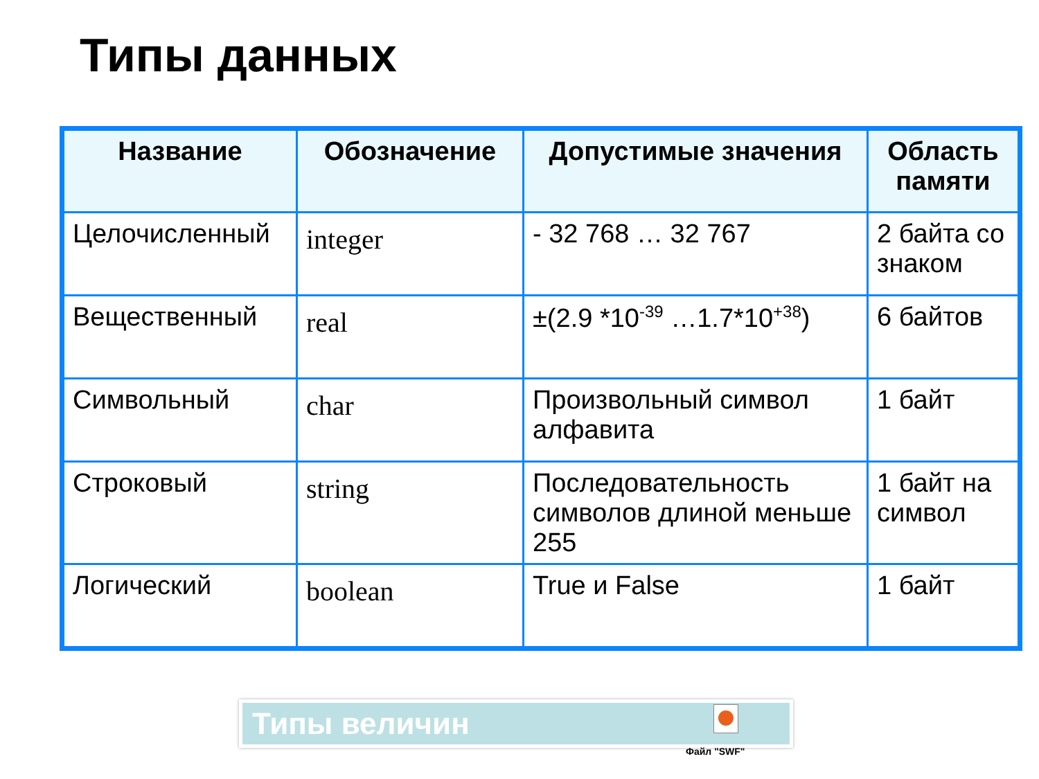Типы данных
| Название | Обозначение | Допустимые значения | Область памяти |
| --- | --- | --- | --- |
| Целочисленный | integer | - 32 768 … 32 767 | 2 байта со знаком |
| Вещественный | real | ±(2.9 *10<sup>-39</sup> …1.7*10<sup>+38</sup>) | 6 байтов |
| Символьный | char | Произвольный символ алфавита | 1 байт |
| Строковый | string | Последовательность символов длиной меньше 255 | 1 байт на символ |
| Логический | boolean | True и False | 1 байт |
Типы величин
Файл "SWF"